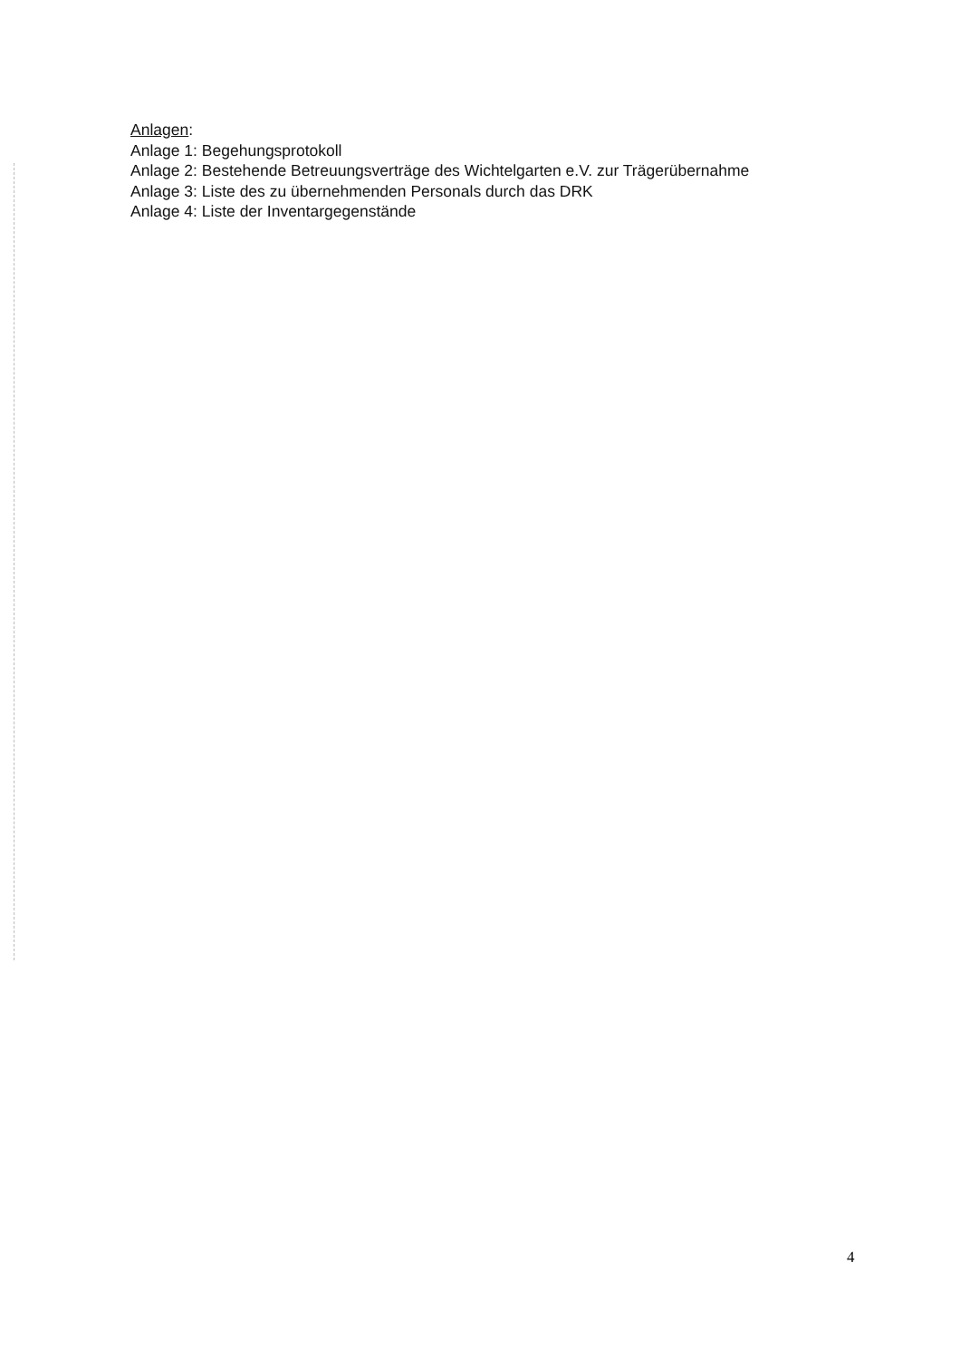Anlagen:
Anlage 1: Begehungsprotokoll
Anlage 2: Bestehende Betreuungsverträge des Wichtelgarten e.V. zur Trägerübernahme
Anlage 3: Liste des zu übernehmenden Personals durch das DRK
Anlage 4: Liste der Inventargegenstände
4